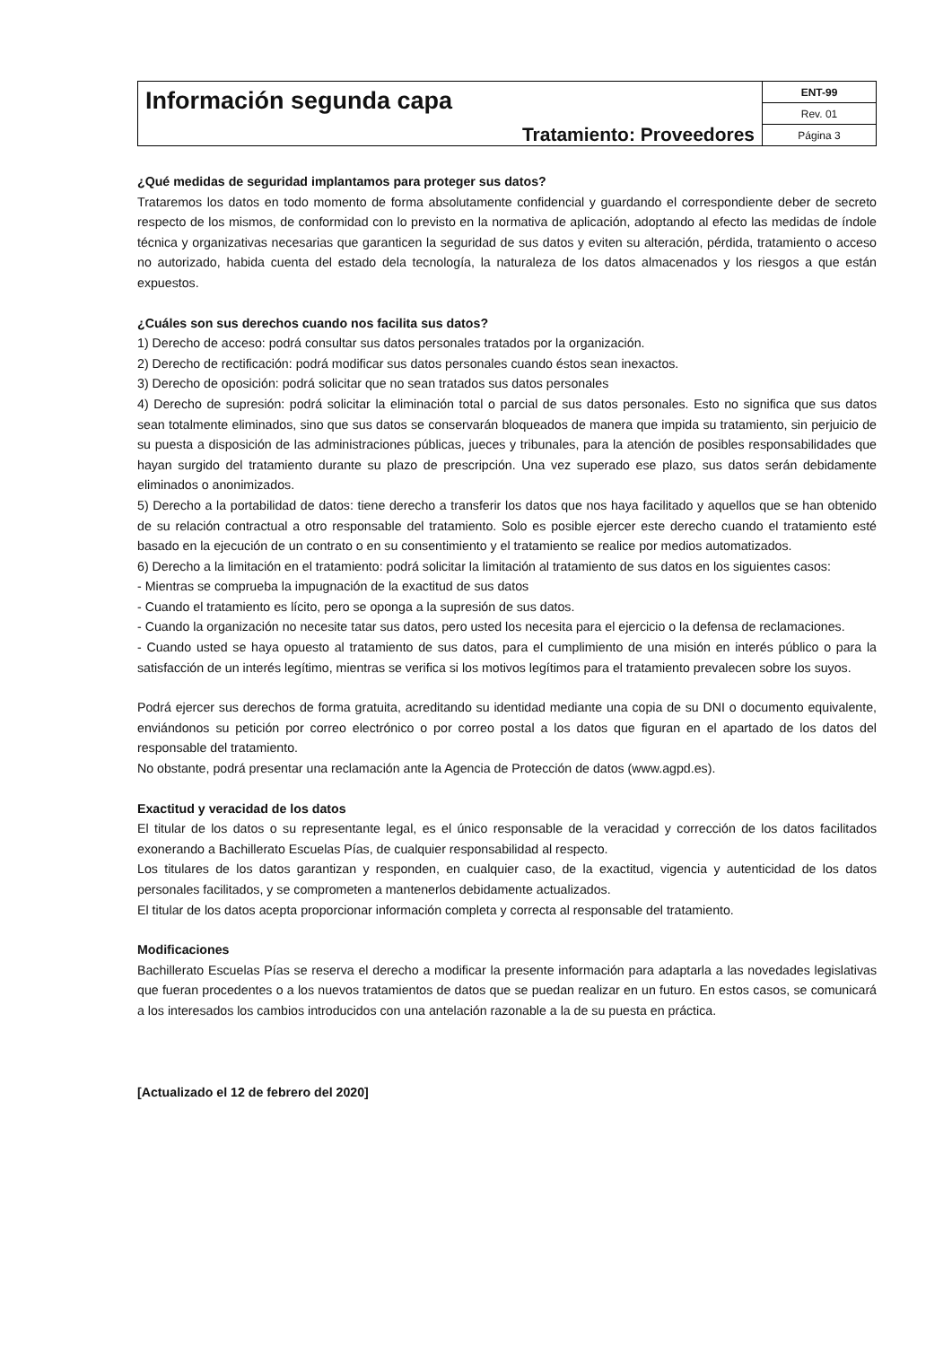| Información segunda capa Tratamiento: Proveedores | ENT-99 |
| | Rev. 01 |
| | Página 3 |
¿Qué medidas de seguridad implantamos para proteger sus datos?
Trataremos los datos en todo momento de forma absolutamente confidencial y guardando el correspondiente deber de secreto respecto de los mismos, de conformidad con lo previsto en la normativa de aplicación, adoptando al efecto las medidas de índole técnica y organizativas necesarias que garanticen la seguridad de sus datos y eviten su alteración, pérdida, tratamiento o acceso no autorizado, habida cuenta del estado dela tecnología, la naturaleza de los datos almacenados y los riesgos a que están expuestos.
¿Cuáles son sus derechos cuando nos facilita sus datos?
1) Derecho de acceso: podrá consultar sus datos personales tratados por la organización.
2) Derecho de rectificación: podrá modificar sus datos personales cuando éstos sean inexactos.
3) Derecho de oposición: podrá solicitar que no sean tratados sus datos personales
4) Derecho de supresión: podrá solicitar la eliminación total o parcial de sus datos personales. Esto no significa que sus datos sean totalmente eliminados, sino que sus datos se conservarán bloqueados de manera que impida su tratamiento, sin perjuicio de su puesta a disposición de las administraciones públicas, jueces y tribunales, para la atención de posibles responsabilidades que hayan surgido del tratamiento durante su plazo de prescripción. Una vez superado ese plazo, sus datos serán debidamente eliminados o anonimizados.
5) Derecho a la portabilidad de datos: tiene derecho a transferir los datos que nos haya facilitado y aquellos que se han obtenido de su relación contractual a otro responsable del tratamiento. Solo es posible ejercer este derecho cuando el tratamiento esté basado en la ejecución de un contrato o en su consentimiento y el tratamiento se realice por medios automatizados.
6) Derecho a la limitación en el tratamiento: podrá solicitar la limitación al tratamiento de sus datos en los siguientes casos:
- Mientras se comprueba la impugnación de la exactitud de sus datos
- Cuando el tratamiento es lícito, pero se oponga a la supresión de sus datos.
- Cuando la organización no necesite tatar sus datos, pero usted los necesita para el ejercicio o la defensa de reclamaciones.
- Cuando usted se haya opuesto al tratamiento de sus datos, para el cumplimiento de una misión en interés público o para la satisfacción de un interés legítimo, mientras se verifica si los motivos legítimos para el tratamiento prevalecen sobre los suyos.
Podrá ejercer sus derechos de forma gratuita, acreditando su identidad mediante una copia de su DNI o documento equivalente, enviándonos su petición por correo electrónico o por correo postal a los datos que figuran en el apartado de los datos del responsable del tratamiento.
No obstante, podrá presentar una reclamación ante la Agencia de Protección de datos (www.agpd.es).
Exactitud y veracidad de los datos
El titular de los datos o su representante legal, es el único responsable de la veracidad y corrección de los datos facilitados exonerando a Bachillerato Escuelas Pías, de cualquier responsabilidad al respecto.
Los titulares de los datos garantizan y responden, en cualquier caso, de la exactitud, vigencia y autenticidad de los datos personales facilitados, y se comprometen a mantenerlos debidamente actualizados.
El titular de los datos acepta proporcionar información completa y correcta al responsable del tratamiento.
Modificaciones
Bachillerato Escuelas Pías se reserva el derecho a modificar la presente información para adaptarla a las novedades legislativas que fueran procedentes o a los nuevos tratamientos de datos que se puedan realizar en un futuro. En estos casos, se comunicará a los interesados los cambios introducidos con una antelación razonable a la de su puesta en práctica.
[Actualizado el 12 de febrero del 2020]